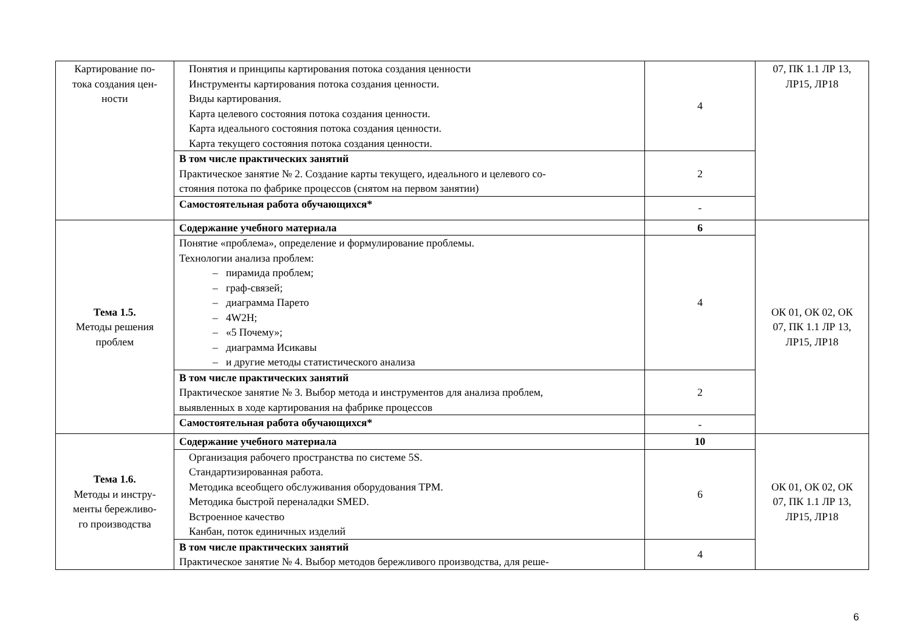| Картирование по- тока создания цен- ности | Понятия и принципы картирования потока создания ценности Инструменты картирования потока создания ценности. Виды картирования. Карта целевого состояния потока создания ценности. Карта идеального состояния потока создания ценности. Карта текущего состояния потока создания ценности. | 4 | 07, ПК 1.1 ЛР 13, ЛР15, ЛР18 |
| | В том числе практических занятий Практическое занятие № 2. Создание карты текущего, идеального и целевого со- стояния потока по фабрике процессов (снятом на первом занятии) | 2 | |
| | Самостоятельная работа обучающихся* | - | |
| Тема 1.5. Методы решения проблем | Содержание учебного материала | 6 | ОК 01, ОК 02, ОК 07, ПК 1.1 ЛР 13, ЛР15, ЛР18 |
| | Понятие «проблема», определение и формулирование проблемы. Технологии анализа проблем: – пирамида проблем; – граф-связей; – диаграмма Парето – 4W2H; – «5 Почему»; – диаграмма Исикавы – и другие методы статистического анализа | 4 | |
| | В том числе практических занятий Практическое занятие № 3. Выбор метода и инструментов для анализа проблем, выявленных в ходе картирования на фабрике процессов | 2 | |
| | Самостоятельная работа обучающихся* | - | |
| Тема 1.6. Методы и инстру- менты бережливо- го производства | Содержание учебного материала | 10 | ОК 01, ОК 02, ОК 07, ПК 1.1 ЛР 13, ЛР15, ЛР18 |
| | Организация рабочего пространства по системе 5S. Стандартизированная работа. Методика всеобщего обслуживания оборудования TPM. Методика быстрой переналадки SMED. Встроенное качество Канбан, поток единичных изделий | 6 | |
| | В том числе практических занятий Практическое занятие № 4. Выбор методов бережливого производства, для реше- | 4 | |
6